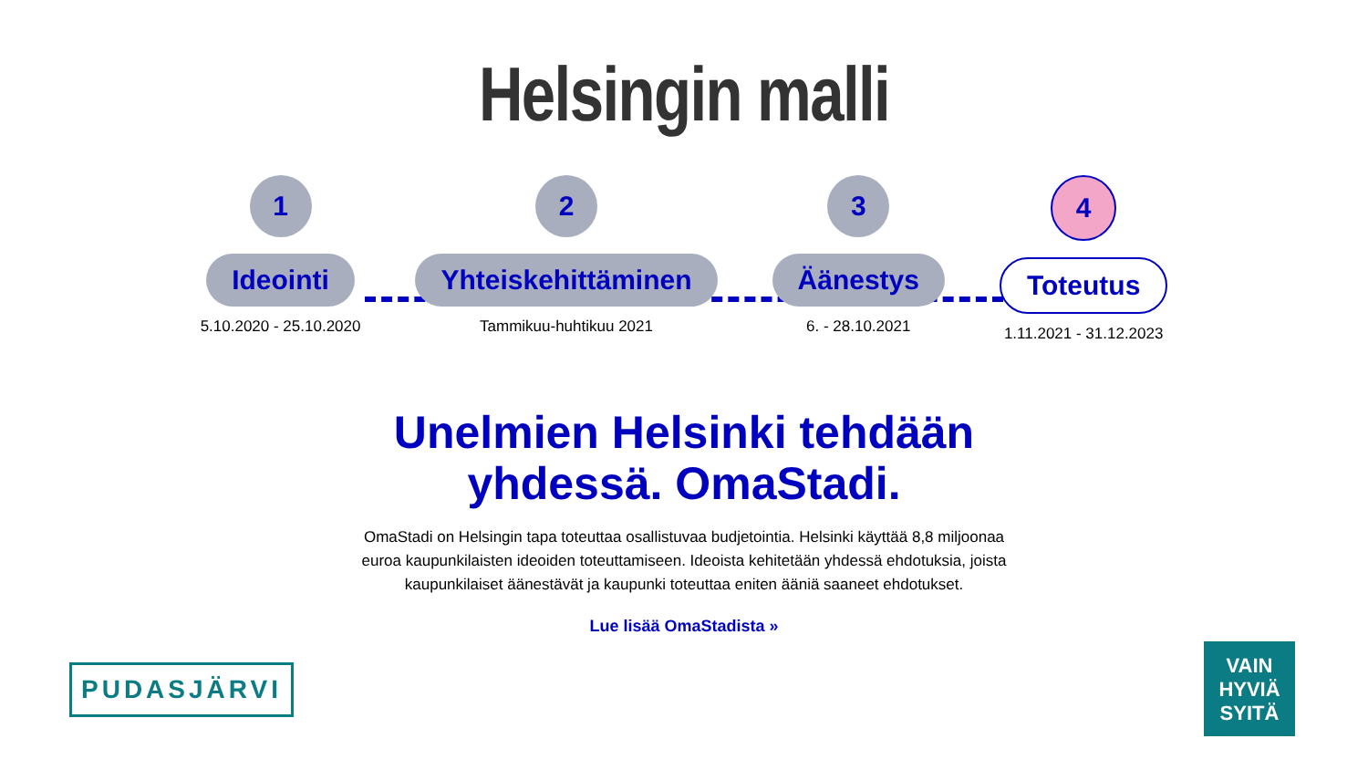Helsingin malli
1
Ideointi
5.10.2020 - 25.10.2020
2
Yhteiskehittäminen
Tammikuu-huhtikuu 2021
3
Äänestys
6. - 28.10.2021
4
Toteutus
1.11.2021 - 31.12.2023
Unelmien Helsinki tehdään
yhdessä. OmaStadi.
OmaStadi on Helsingin tapa toteuttaa osallistuvaa budjetointia. Helsinki käyttää 8,8 miljoonaa euroa kaupunkilaisten ideoiden toteuttamiseen. Ideoista kehitetään yhdessä ehdotuksia, joista kaupunkilaiset äänestävät ja kaupunki toteuttaa eniten ääniä saaneet ehdotukset.
Lue lisää OmaStadista »
PUDASJÄRVI
VAIN
HYVIÄ
SYITÄ